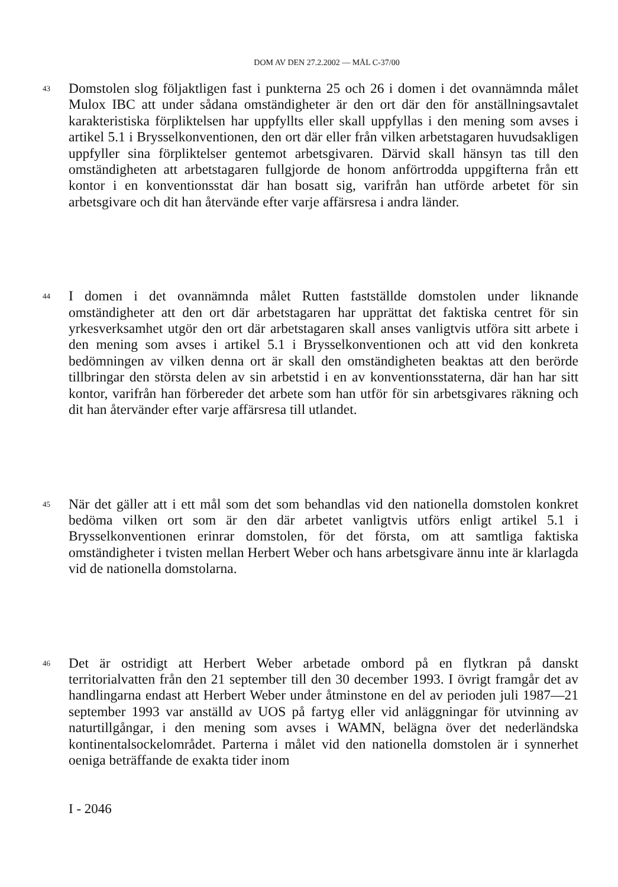DOM AV DEN 27.2.2002 — MÅL C-37/00
43
Domstolen slog följaktligen fast i punkterna 25 och 26 i domen i det ovannämnda målet Mulox IBC att under sådana omständigheter är den ort där den för anställningsavtalet karakteristiska förpliktelsen har uppfyllts eller skall uppfyllas i den mening som avses i artikel 5.1 i Brysselkonventionen, den ort där eller från vilken arbetstagaren huvudsakligen uppfyller sina förpliktelser gentemot arbetsgivaren. Därvid skall hänsyn tas till den omständigheten att arbetstagaren fullgjorde de honom anförtrodda uppgifterna från ett kontor i en konventionsstat där han bosatt sig, varifrån han utförde arbetet för sin arbetsgivare och dit han återvände efter varje affärsresa i andra länder.
44
I domen i det ovannämnda målet Rutten fastställde domstolen under liknande omständigheter att den ort där arbetstagaren har upprättat det faktiska centret för sin yrkesverksamhet utgör den ort där arbetstagaren skall anses vanligtvis utföra sitt arbete i den mening som avses i artikel 5.1 i Brysselkonventionen och att vid den konkreta bedömningen av vilken denna ort är skall den omständigheten beaktas att den berörde tillbringar den största delen av sin arbetstid i en av konventionsstaterna, där han har sitt kontor, varifrån han förbereder det arbete som han utför för sin arbetsgivares räkning och dit han återvänder efter varje affärsresa till utlandet.
45
När det gäller att i ett mål som det som behandlas vid den nationella domstolen konkret bedöma vilken ort som är den där arbetet vanligtvis utförs enligt artikel 5.1 i Brysselkonventionen erinrar domstolen, för det första, om att samtliga faktiska omständigheter i tvisten mellan Herbert Weber och hans arbetsgivare ännu inte är klarlagda vid de nationella domstolarna.
46
Det är ostridigt att Herbert Weber arbetade ombord på en flytkran på danskt territorialvatten från den 21 september till den 30 december 1993. I övrigt framgår det av handlingarna endast att Herbert Weber under åtminstone en del av perioden juli 1987—21 september 1993 var anställd av UOS på fartyg eller vid anläggningar för utvinning av naturtillgångar, i den mening som avses i WAMN, belägna över det nederländska kontinentalsockelområdet. Parterna i målet vid den nationella domstolen är i synnerhet oeniga beträffande de exakta tider inom
I - 2046